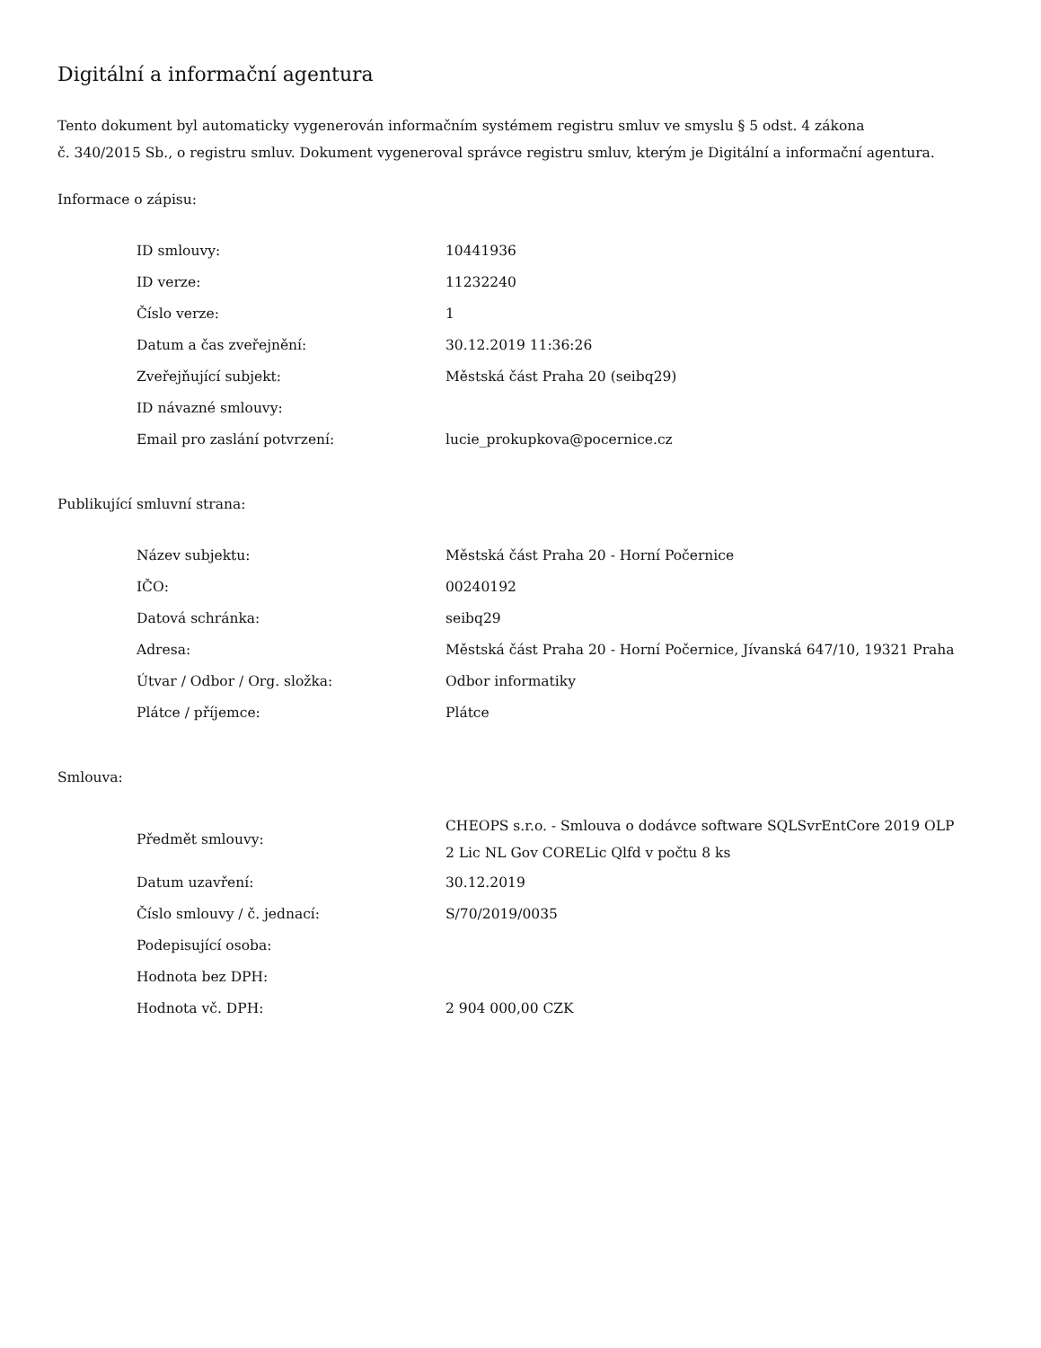Digitální a informační agentura
Tento dokument byl automaticky vygenerován informačním systémem registru smluv ve smyslu § 5 odst. 4 zákona
č. 340/2015 Sb., o registru smluv. Dokument vygeneroval správce registru smluv, kterým je Digitální a informační agentura.
Informace o zápisu:
| ID smlouvy: | 10441936 |
| ID verze: | 11232240 |
| Číslo verze: | 1 |
| Datum a čas zveřejnění: | 30.12.2019 11:36:26 |
| Zveřejňující subjekt: | Městská část Praha 20 (seibq29) |
| ID návazné smlouvy: | |
| Email pro zaslání potvrzení: | lucie_prokupkova@pocernice.cz |
Publikující smluvní strana:
| Název subjektu: | Městská část Praha 20 - Horní Počernice |
| IČO: | 00240192 |
| Datová schránka: | seibq29 |
| Adresa: | Městská část Praha 20 - Horní Počernice, Jívanská 647/10, 19321 Praha |
| Útvar / Odbor / Org. složka: | Odbor informatiky |
| Plátce / příjemce: | Plátce |
Smlouva:
| Předmět smlouvy: | CHEOPS s.r.o. - Smlouva o dodávce software SQLSvrEntCore 2019 OLP 2 Lic NL Gov CORELic Qlfd v počtu 8 ks |
| Datum uzavření: | 30.12.2019 |
| Číslo smlouvy / č. jednací: | S/70/2019/0035 |
| Podepisující osoba: | |
| Hodnota bez DPH: | |
| Hodnota vč. DPH: | 2 904 000,00 CZK |